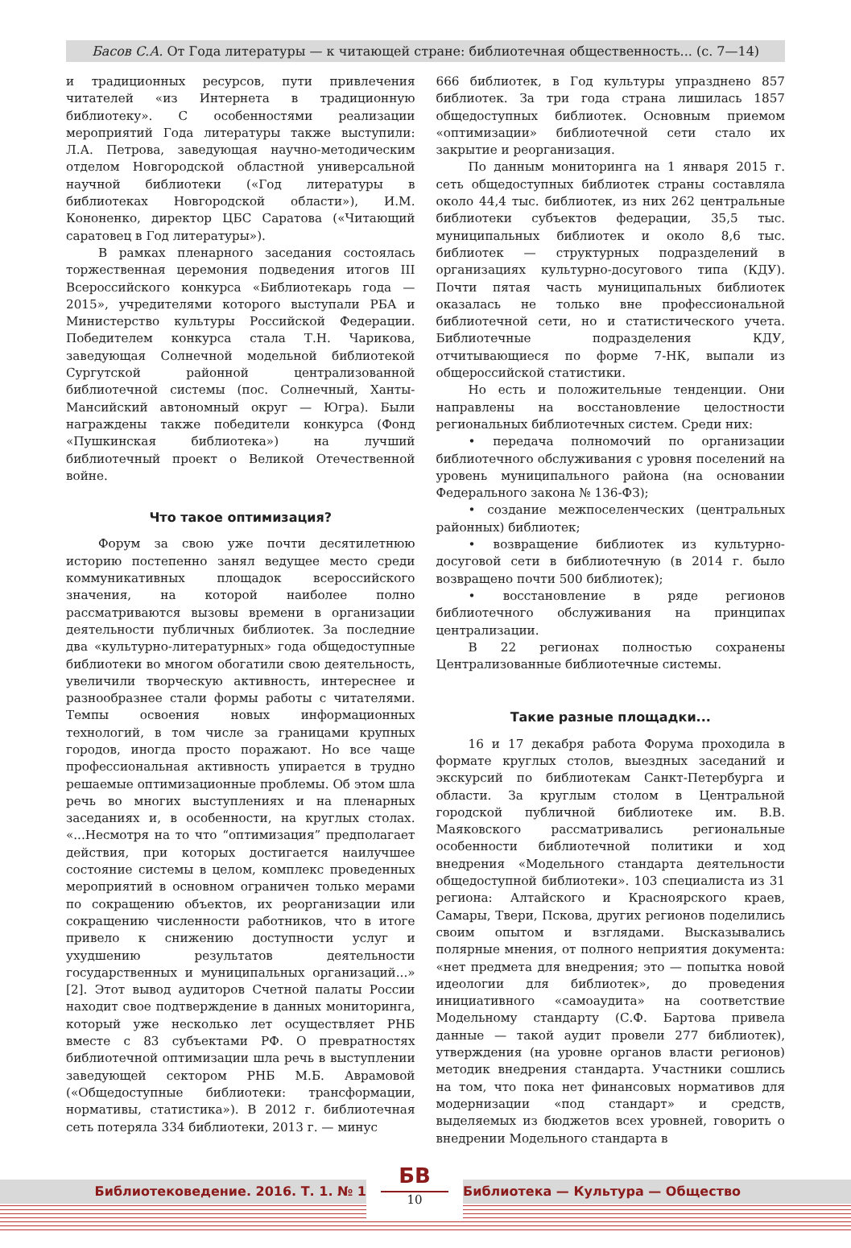Басов С.А. От Года литературы — к читающей стране: библиотечная общественность... (с. 7—14)
и традиционных ресурсов, пути привлечения читателей «из Интернета в традиционную библиотеку». С особенностями реализации мероприятий Года литературы также выступили: Л.А. Петрова, заведующая научно-методическим отделом Новгородской областной универсальной научной библиотеки («Год литературы в библиотеках Новгородской области»), И.М. Кононенко, директор ЦБС Саратова («Читающий саратовец в Год литературы»).
В рамках пленарного заседания состоялась торжественная церемония подведения итогов III Всероссийского конкурса «Библиотекарь года — 2015», учредителями которого выступали РБА и Министерство культуры Российской Федерации. Победителем конкурса стала Т.Н. Чарикова, заведующая Солнечной модельной библиотекой Сургутской районной централизованной библиотечной системы (пос. Солнечный, Ханты-Мансийский автономный округ — Югра). Были награждены также победители конкурса (Фонд «Пушкинская библиотека») на лучший библиотечный проект о Великой Отечественной войне.
Что такое оптимизация?
Форум за свою уже почти десятилетнюю историю постепенно занял ведущее место среди коммуникативных площадок всероссийского значения, на которой наиболее полно рассматриваются вызовы времени в организации деятельности публичных библиотек. За последние два «культурно-литературных» года общедоступные библиотеки во многом обогатили свою деятельность, увеличили творческую активность, интереснее и разнообразнее стали формы работы с читателями. Темпы освоения новых информационных технологий, в том числе за границами крупных городов, иногда просто поражают. Но все чаще профессиональная активность упирается в трудно решаемые оптимизационные проблемы. Об этом шла речь во многих выступлениях и на пленарных заседаниях и, в особенности, на круглых столах. «...Несмотря на то что “оптимизация” предполагает действия, при которых достигается наилучшее состояние системы в целом, комплекс проведенных мероприятий в основном ограничен только мерами по сокращению объектов, их реорганизации или сокращению численности работников, что в итоге привело к снижению доступности услуг и ухудшению результатов деятельности государственных и муниципальных организаций...» [2]. Этот вывод аудиторов Счетной палаты России находит свое подтверждение в данных мониторинга, который уже несколько лет осуществляет РНБ вместе с 83 субъектами РФ. О превратностях библиотечной оптимизации шла речь в выступлении заведующей сектором РНБ М.Б. Аврамовой («Общедоступные библиотеки: трансформации, нормативы, статистика»). В 2012 г. библиотечная сеть потеряла 334 библиотеки, 2013 г. — минус
666 библиотек, в Год культуры упразднено 857 библиотек. За три года страна лишилась 1857 общедоступных библиотек. Основным приемом «оптимизации» библиотечной сети стало их закрытие и реорганизация.
По данным мониторинга на 1 января 2015 г. сеть общедоступных библиотек страны составляла около 44,4 тыс. библиотек, из них 262 центральные библиотеки субъектов федерации, 35,5 тыс. муниципальных библиотек и около 8,6 тыс. библиотек — структурных подразделений в организациях культурно-досугового типа (КДУ). Почти пятая часть муниципальных библиотек оказалась не только вне профессиональной библиотечной сети, но и статистического учета. Библиотечные подразделения КДУ, отчитывающиеся по форме 7-НК, выпали из общероссийской статистики.
Но есть и положительные тенденции. Они направлены на восстановление целостности региональных библиотечных систем. Среди них:
• передача полномочий по организации библиотечного обслуживания с уровня поселений на уровень муниципального района (на основании Федерального закона № 136-ФЗ);
• создание межпоселенческих (центральных районных) библиотек;
• возвращение библиотек из культурно-досуговой сети в библиотечную (в 2014 г. было возвращено почти 500 библиотек);
• восстановление в ряде регионов библиотечного обслуживания на принципах централизации.
В 22 регионах полностью сохранены Централизованные библиотечные системы.
Такие разные площадки...
16 и 17 декабря работа Форума проходила в формате круглых столов, выездных заседаний и экскурсий по библиотекам Санкт-Петербурга и области. За круглым столом в Центральной городской публичной библиотеке им. В.В. Маяковского рассматривались региональные особенности библиотечной политики и ход внедрения «Модельного стандарта деятельности общедоступной библиотеки». 103 специалиста из 31 региона: Алтайского и Красноярского краев, Самары, Твери, Пскова, других регионов поделились своим опытом и взглядами. Высказывались полярные мнения, от полного неприятия документа: «нет предмета для внедрения; это — попытка новой идеологии для библиотек», до проведения инициативного «самоаудита» на соответствие Модельному стандарту (С.Ф. Бартова привела данные — такой аудит провели 277 библиотек), утверждения (на уровне органов власти регионов) методик внедрения стандарта. Участники сошлись на том, что пока нет финансовых нормативов для модернизации «под стандарт» и средств, выделяемых из бюджетов всех уровней, говорить о внедрении Модельного стандарта в
Библиотековедение. 2016. Т. 1. № 1
БВ
10
Библиотека — Культура — Общество